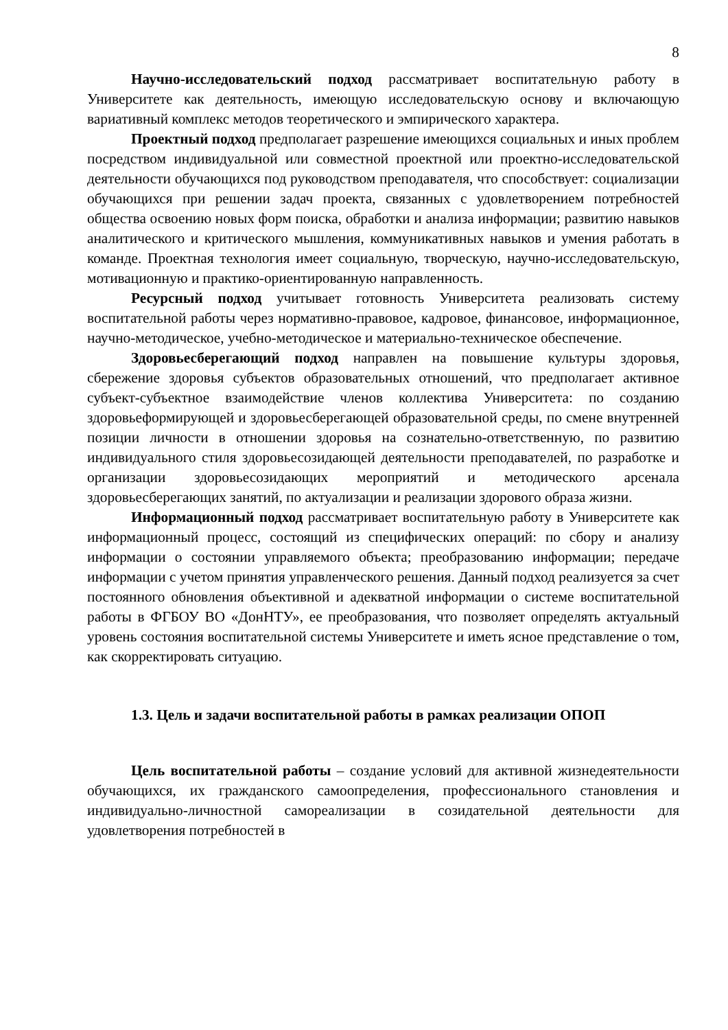8
Научно-исследовательский подход рассматривает воспитательную работу в Университете как деятельность, имеющую исследовательскую основу и включающую вариативный комплекс методов теоретического и эмпирического характера.
Проектный подход предполагает разрешение имеющихся социальных и иных проблем посредством индивидуальной или совместной проектной или проектно-исследовательской деятельности обучающихся под руководством преподавателя, что способствует: социализации обучающихся при решении задач проекта, связанных с удовлетворением потребностей общества освоению новых форм поиска, обработки и анализа информации; развитию навыков аналитического и критического мышления, коммуникативных навыков и умения работать в команде. Проектная технология имеет социальную, творческую, научно-исследовательскую, мотивационную и практико-ориентированную направленность.
Ресурсный подход учитывает готовность Университета реализовать систему воспитательной работы через нормативно-правовое, кадровое, финансовое, информационное, научно-методическое, учебно-методическое и материально-техническое обеспечение.
Здоровьесберегающий подход направлен на повышение культуры здоровья, сбережение здоровья субъектов образовательных отношений, что предполагает активное субъект-субъектное взаимодействие членов коллектива Университета: по созданию здоровьеформирующей и здоровьесберегающей образовательной среды, по смене внутренней позиции личности в отношении здоровья на сознательно-ответственную, по развитию индивидуального стиля здоровьесозидающей деятельности преподавателей, по разработке и организации здоровьесозидающих мероприятий и методического арсенала здоровьесберегающих занятий, по актуализации и реализации здорового образа жизни.
Информационный подход рассматривает воспитательную работу в Университете как информационный процесс, состоящий из специфических операций: по сбору и анализу информации о состоянии управляемого объекта; преобразованию информации; передаче информации с учетом принятия управленческого решения. Данный подход реализуется за счет постоянного обновления объективной и адекватной информации о системе воспитательной работы в ФГБОУ ВО «ДонНТУ», ее преобразования, что позволяет определять актуальный уровень состояния воспитательной системы Университете и иметь ясное представление о том, как скорректировать ситуацию.
1.3. Цель и задачи воспитательной работы в рамках реализации ОПОП
Цель воспитательной работы – создание условий для активной жизнедеятельности обучающихся, их гражданского самоопределения, профессионального становления и индивидуально-личностной самореализации в созидательной деятельности для удовлетворения потребностей в